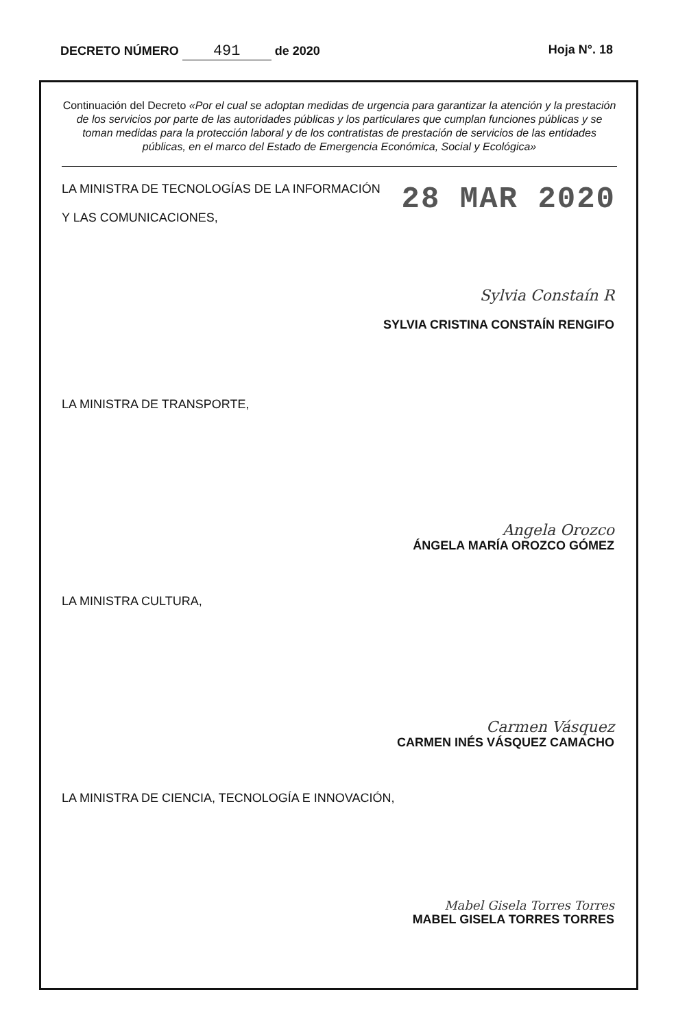DECRETO NÚMERO 491 de 2020 Hoja N°. 18
Continuación del Decreto «Por el cual se adoptan medidas de urgencia para garantizar la atención y la prestación de los servicios por parte de las autoridades públicas y los particulares que cumplan funciones públicas y se toman medidas para la protección laboral y de los contratistas de prestación de servicios de las entidades públicas, en el marco del Estado de Emergencia Económica, Social y Ecológica»
LA MINISTRA DE TECNOLOGÍAS DE LA INFORMACIÓN
Y LAS COMUNICACIONES,
28 MAR 2020
Sylvia Constaín R
SYLVIA CRISTINA CONSTAÍN RENGIFO
LA MINISTRA DE TRANSPORTE,
Angela Orozco
ÁNGELA MARÍA OROZCO GÓMEZ
LA MINISTRA CULTURA,
Carmen Vásquez
CARMEN INÉS VÁSQUEZ CAMACHO
LA MINISTRA DE CIENCIA, TECNOLOGÍA E INNOVACIÓN,
Mabel Gisela Torres Torres
MABEL GISELA TORRES TORRES